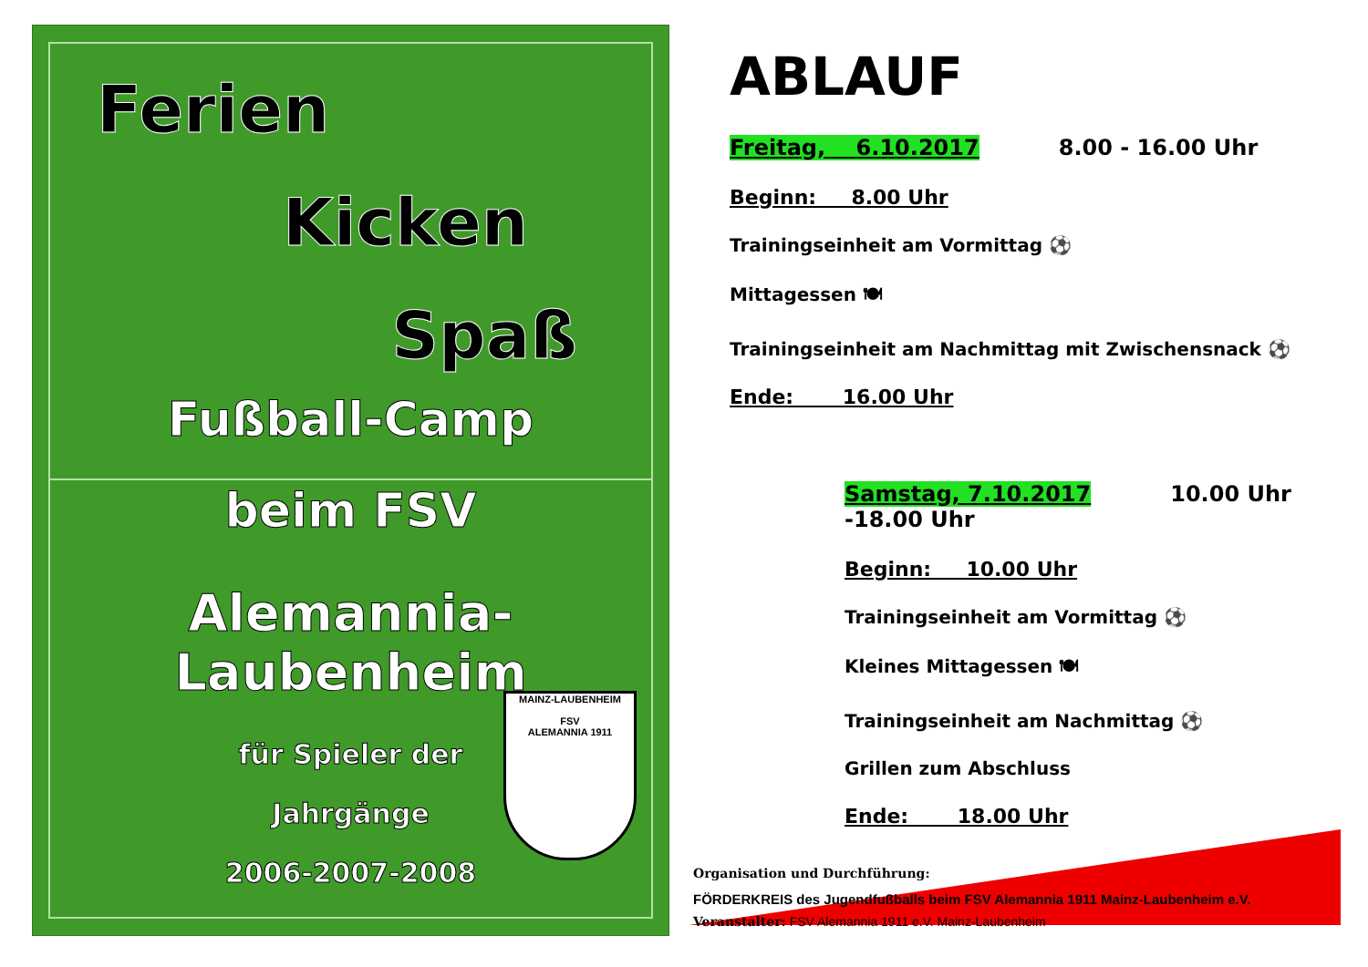Ferien
Kicken
Spaß
Fußball-Camp
beim FSV
Alemannia-Laubenheim
für Spieler der
Jahrgänge
2006-2007-2008
MAINZ-LAUBENHEIM
FSV
ALEMANNIA 1911
ABLAUF
Freitag, 6.10.2017 8.00 - 16.00 Uhr
Beginn: 8.00 Uhr
Trainingseinheit am Vormittag ⚽
Mittagessen 🍽
Trainingseinheit am Nachmittag mit Zwischensnack ⚽
Ende: 16.00 Uhr
Samstag, 7.10.2017 10.00 Uhr -18.00 Uhr
Beginn: 10.00 Uhr
Trainingseinheit am Vormittag ⚽
Kleines Mittagessen 🍽
Trainingseinheit am Nachmittag ⚽
Grillen zum Abschluss
Ende: 18.00 Uhr
Organisation und Durchführung:
FÖRDERKREIS des Jugendfußballs beim FSV Alemannia 1911 Mainz-Laubenheim e.V.
Veranstalter: FSV Alemannia 1911 e.V. Mainz-Laubenheim